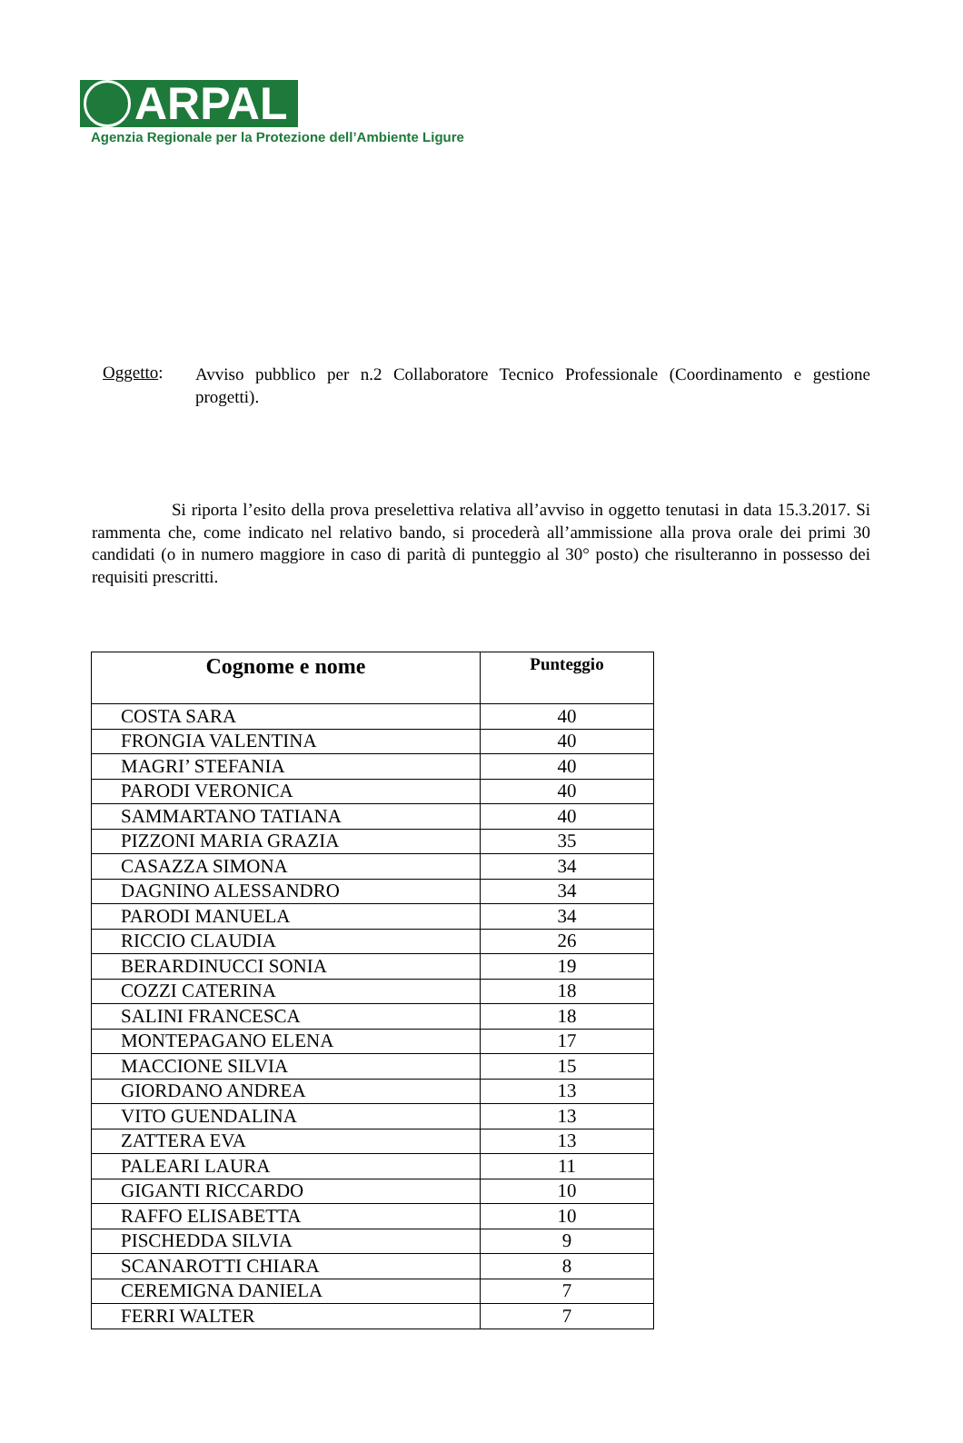ARPAL
Agenzia Regionale per la Protezione dell’Ambiente Ligure
Oggetto:
Avviso pubblico per n.2 Collaboratore Tecnico Professionale (Coordinamento e gestione progetti).
Si riporta l’esito della prova preselettiva relativa all’avviso in oggetto tenutasi in data 15.3.2017. Si rammenta che, come indicato nel relativo bando, si procederà all’ammissione alla prova orale dei primi 30 candidati (o in numero maggiore in caso di parità di punteggio al 30° posto) che risulteranno in possesso dei requisiti prescritti.
| Cognome e nome | Punteggio |
| --- | --- |
| COSTA SARA | 40 |
| FRONGIA VALENTINA | 40 |
| MAGRI’ STEFANIA | 40 |
| PARODI VERONICA | 40 |
| SAMMARTANO TATIANA | 40 |
| PIZZONI MARIA GRAZIA | 35 |
| CASAZZA SIMONA | 34 |
| DAGNINO ALESSANDRO | 34 |
| PARODI MANUELA | 34 |
| RICCIO CLAUDIA | 26 |
| BERARDINUCCI SONIA | 19 |
| COZZI CATERINA | 18 |
| SALINI FRANCESCA | 18 |
| MONTEPAGANO ELENA | 17 |
| MACCIONE SILVIA | 15 |
| GIORDANO ANDREA | 13 |
| VITO GUENDALINA | 13 |
| ZATTERA EVA | 13 |
| PALEARI LAURA | 11 |
| GIGANTI RICCARDO | 10 |
| RAFFO ELISABETTA | 10 |
| PISCHEDDA SILVIA | 9 |
| SCANAROTTI CHIARA | 8 |
| CEREMIGNA DANIELA | 7 |
| FERRI WALTER | 7 |